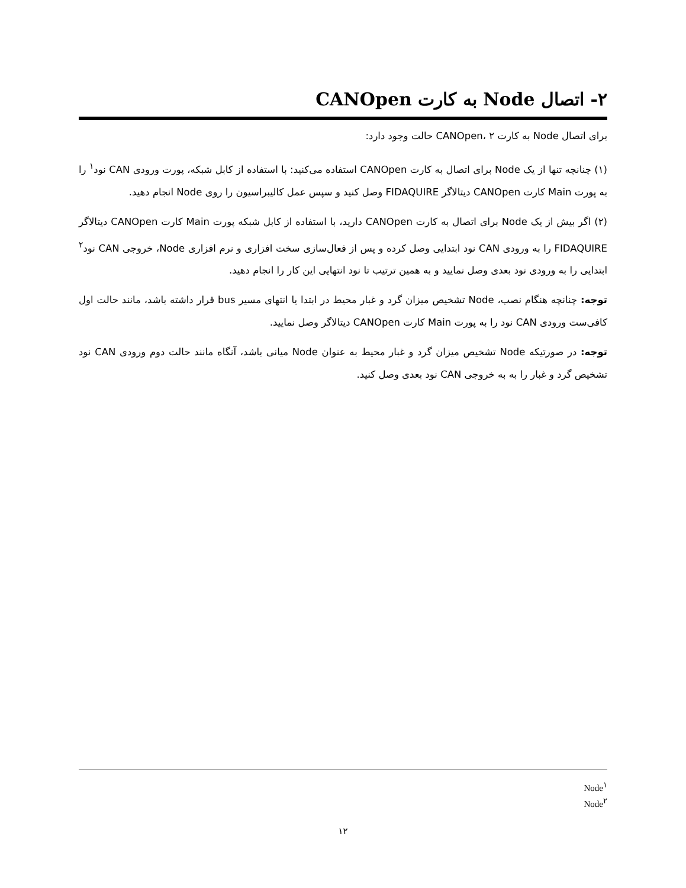۲- اتصال Node به کارت CANOpen
برای اتصال Node به کارت CANOpen، ۲ حالت وجود دارد:
(۱) چنانچه تنها از یک Node برای اتصال به کارت CANOpen استفاده می‌کنید: با استفاده از کابل شبکه، پورت ورودی CAN نود<sup>۱</sup> را به پورت Main کارت CANOpen دیتالاگر FIDAQUIRE وصل کنید و سپس عمل کالیبراسیون را روی Node انجام دهید.
(۲) اگر بیش از یک Node برای اتصال به کارت CANOpen دارید، با استفاده از کابل شبکه پورت Main کارت CANOpen دیتالاگر FIDAQUIRE را به ورودی CAN نود ابتدایی وصل کرده و پس از فعال‌سازی سخت افزاری و نرم افزاری Node، خروجی CAN نود<sup>۲</sup> ابتدایی را به ورودی نود بعدی وصل نمایید و به همین ترتیب تا نود انتهایی این کار را انجام دهید.
توجه: چنانچه هنگام نصب، Node تشخیص میزان گرد و غبار محیط در ابتدا یا انتهای مسیر bus قرار داشته باشد، مانند حالت اول کافی‌ست ورودی CAN نود را به پورت Main کارت CANOpen دیتالاگر وصل نمایید.
توجه: در صورتیکه Node تشخیص میزان گرد و غبار محیط به عنوان Node میانی باشد، آنگاه مانند حالت دوم ورودی CAN نود تشخیص گرد و غبار را به به خروجی CAN نود بعدی وصل کنید.
Node<sup>۱</sup>
Node<sup>۲</sup>
۱۲